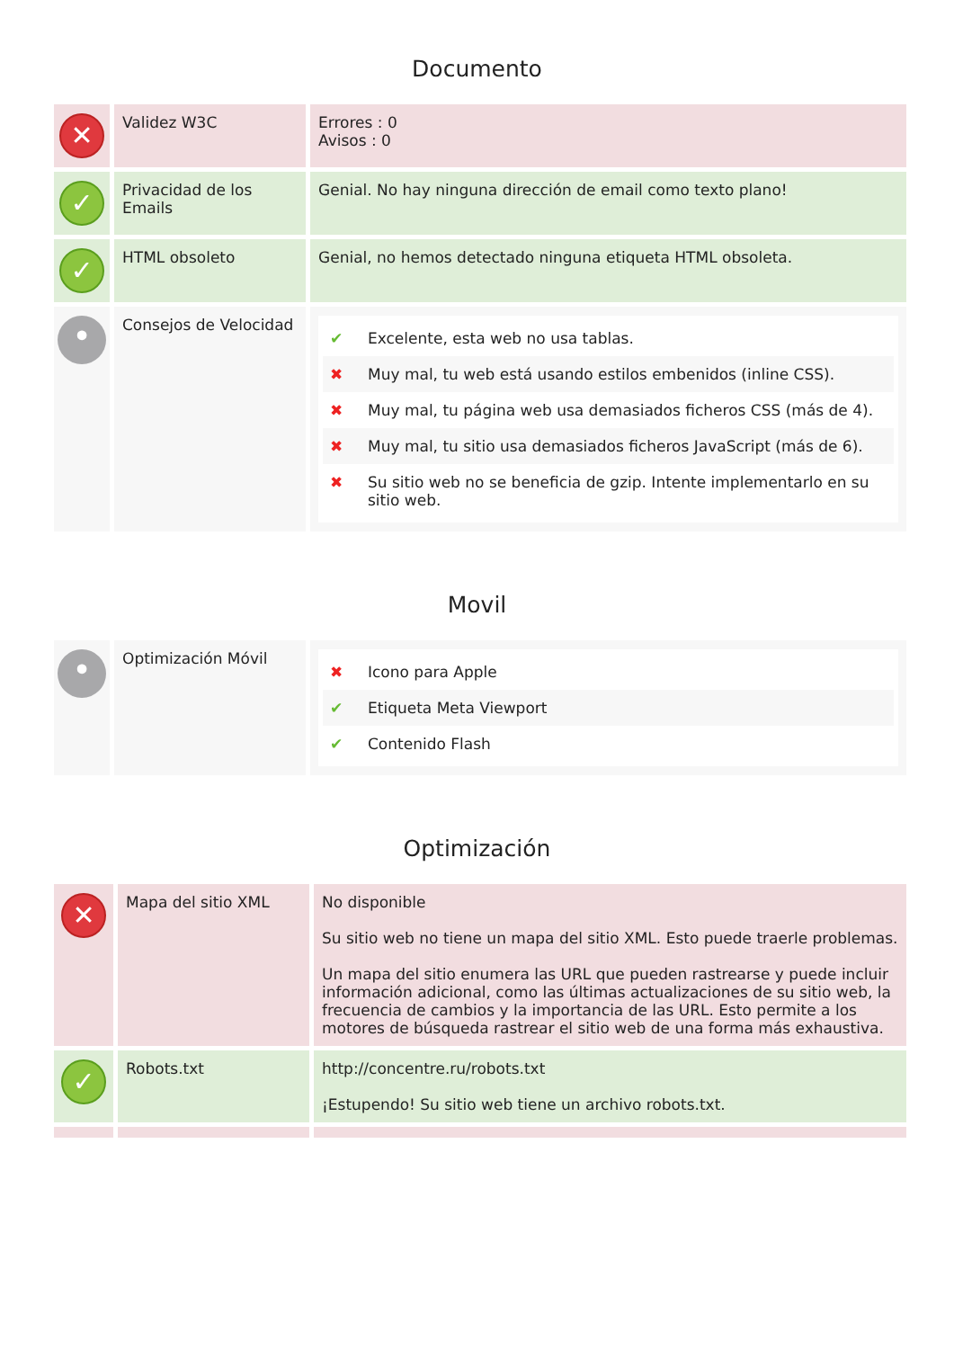Documento
| ✕ | Validez W3C | Errores : 0 Avisos : 0 |
| ✓ | Privacidad de los Emails | Genial. No hay ninguna dirección de email como texto plano! |
| ✓ | HTML obsoleto | Genial, no hemos detectado ninguna etiqueta HTML obsoleta. |
| • | Consejos de Velocidad | ✔ Excelente, esta web no usa tablas. ✖ Muy mal, tu web está usando estilos embenidos (inline CSS). ✖ Muy mal, tu página web usa demasiados ficheros CSS (más de 4). ✖ Muy mal, tu sitio usa demasiados ficheros JavaScript (más de 6). ✖ Su sitio web no se beneficia de gzip. Intente implementarlo en su sitio web. |
Movil
| • | Optimización Móvil | ✖ Icono para Apple ✔ Etiqueta Meta Viewport ✔ Contenido Flash |
Optimización
| ✕ | Mapa del sitio XML | No disponible Su sitio web no tiene un mapa del sitio XML. Esto puede traerle problemas. Un mapa del sitio enumera las URL que pueden rastrearse y puede incluir información adicional, como las últimas actualizaciones de su sitio web, la frecuencia de cambios y la importancia de las URL. Esto permite a los motores de búsqueda rastrear el sitio web de una forma más exhaustiva. |
| ✓ | Robots.txt | http://concentre.ru/robots.txt ¡Estupendo! Su sitio web tiene un archivo robots.txt. |